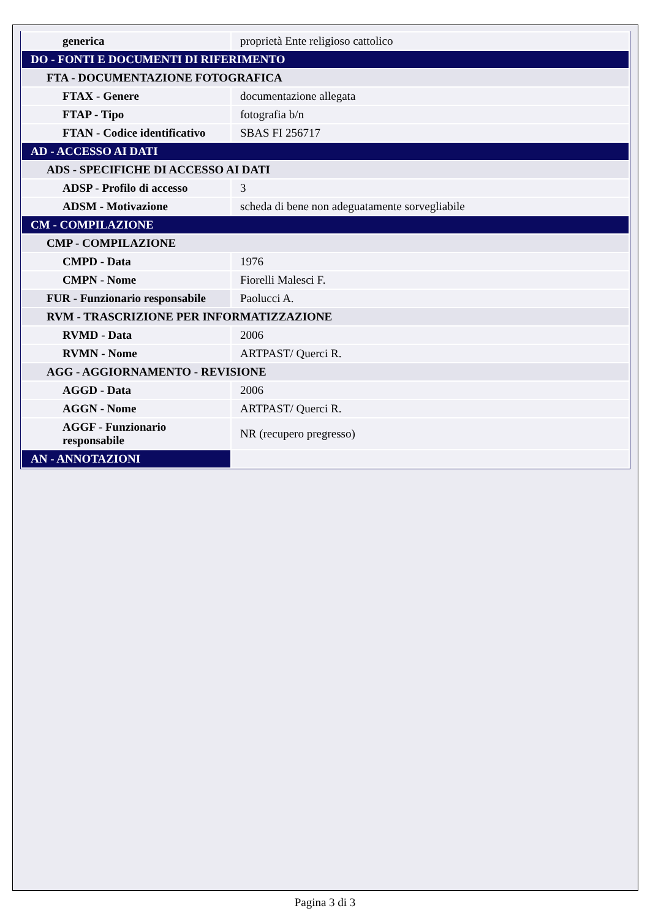| generica | proprietà Ente religioso cattolico |
| DO - FONTI E DOCUMENTI DI RIFERIMENTO | |
| FTA - DOCUMENTAZIONE FOTOGRAFICA | |
| FTAX - Genere | documentazione allegata |
| FTAP - Tipo | fotografia b/n |
| FTAN - Codice identificativo | SBAS FI 256717 |
| AD - ACCESSO AI DATI | |
| ADS - SPECIFICHE DI ACCESSO AI DATI | |
| ADSP - Profilo di accesso | 3 |
| ADSM - Motivazione | scheda di bene non adeguatamente sorvegliabile |
| CM - COMPILAZIONE | |
| CMP - COMPILAZIONE | |
| CMPD - Data | 1976 |
| CMPN - Nome | Fiorelli Malesci F. |
| FUR - Funzionario responsabile | Paolucci A. |
| RVM - TRASCRIZIONE PER INFORMATIZZAZIONE | |
| RVMD - Data | 2006 |
| RVMN - Nome | ARTPAST/ Querci R. |
| AGG - AGGIORNAMENTO - REVISIONE | |
| AGGD - Data | 2006 |
| AGGN - Nome | ARTPAST/ Querci R. |
| AGGF - Funzionario responsabile | NR (recupero pregresso) |
| AN - ANNOTAZIONI | |
Pagina 3 di 3